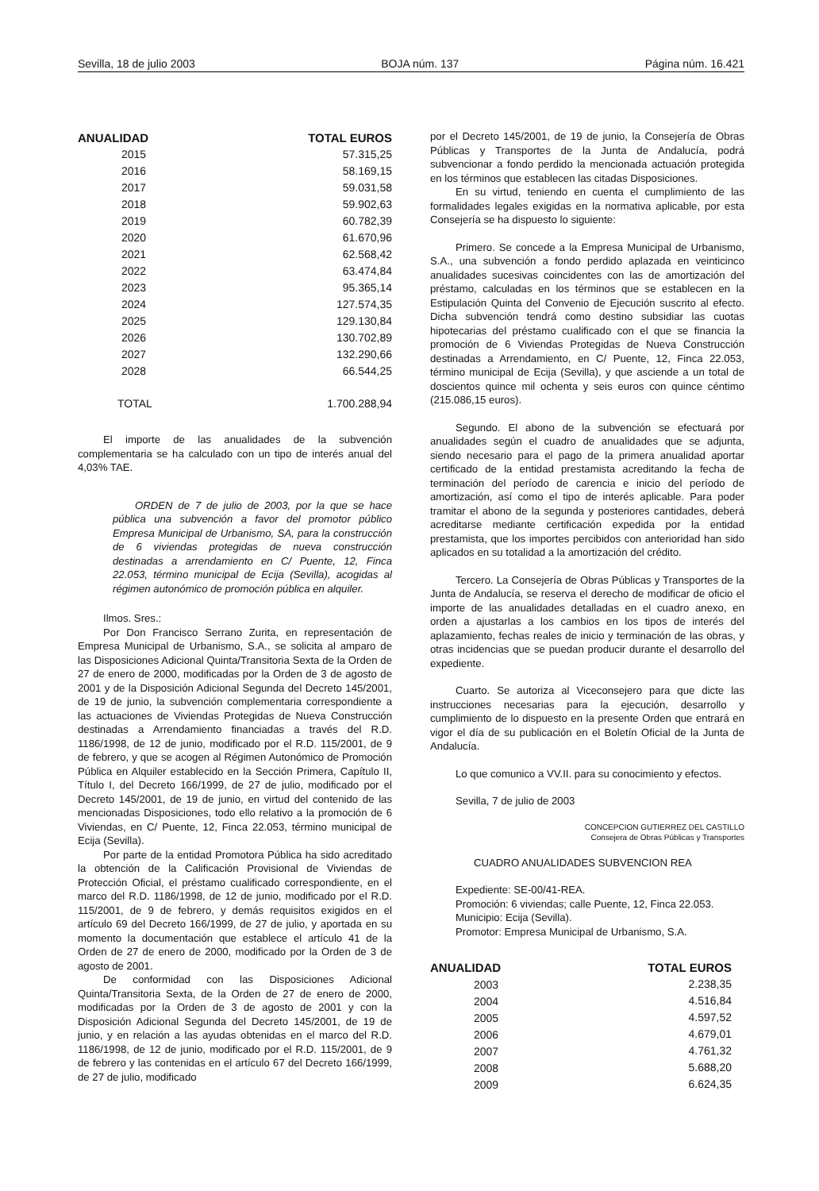Sevilla, 18 de julio 2003 BOJA núm. 137 Página núm. 16.421
| ANUALIDAD | TOTAL EUROS |
| --- | --- |
| 2015 | 57.315,25 |
| 2016 | 58.169,15 |
| 2017 | 59.031,58 |
| 2018 | 59.902,63 |
| 2019 | 60.782,39 |
| 2020 | 61.670,96 |
| 2021 | 62.568,42 |
| 2022 | 63.474,84 |
| 2023 | 95.365,14 |
| 2024 | 127.574,35 |
| 2025 | 129.130,84 |
| 2026 | 130.702,89 |
| 2027 | 132.290,66 |
| 2028 | 66.544,25 |
| TOTAL | 1.700.288,94 |
El importe de las anualidades de la subvención complementaria se ha calculado con un tipo de interés anual del 4,03% TAE.
ORDEN de 7 de julio de 2003, por la que se hace pública una subvención a favor del promotor público Empresa Municipal de Urbanismo, SA, para la construcción de 6 viviendas protegidas de nueva construcción destinadas a arrendamiento en C/ Puente, 12, Finca 22.053, término municipal de Ecija (Sevilla), acogidas al régimen autonómico de promoción pública en alquiler.
Ilmos. Sres.:
Por Don Francisco Serrano Zurita, en representación de Empresa Municipal de Urbanismo, S.A., se solicita al amparo de las Disposiciones Adicional Quinta/Transitoria Sexta de la Orden de 27 de enero de 2000, modificadas por la Orden de 3 de agosto de 2001 y de la Disposición Adicional Segunda del Decreto 145/2001, de 19 de junio, la subvención complementaria correspondiente a las actuaciones de Viviendas Protegidas de Nueva Construcción destinadas a Arrendamiento financiadas a través del R.D. 1186/1998, de 12 de junio, modificado por el R.D. 115/2001, de 9 de febrero, y que se acogen al Régimen Autonómico de Promoción Pública en Alquiler establecido en la Sección Primera, Capítulo II, Título I, del Decreto 166/1999, de 27 de julio, modificado por el Decreto 145/2001, de 19 de junio, en virtud del contenido de las mencionadas Disposiciones, todo ello relativo a la promoción de 6 Viviendas, en C/ Puente, 12, Finca 22.053, término municipal de Ecija (Sevilla).
Por parte de la entidad Promotora Pública ha sido acreditado la obtención de la Calificación Provisional de Viviendas de Protección Oficial, el préstamo cualificado correspondiente, en el marco del R.D. 1186/1998, de 12 de junio, modificado por el R.D. 115/2001, de 9 de febrero, y demás requisitos exigidos en el artículo 69 del Decreto 166/1999, de 27 de julio, y aportada en su momento la documentación que establece el artículo 41 de la Orden de 27 de enero de 2000, modificado por la Orden de 3 de agosto de 2001.
De conformidad con las Disposiciones Adicional Quinta/Transitoria Sexta, de la Orden de 27 de enero de 2000, modificadas por la Orden de 3 de agosto de 2001 y con la Disposición Adicional Segunda del Decreto 145/2001, de 19 de junio, y en relación a las ayudas obtenidas en el marco del R.D. 1186/1998, de 12 de junio, modificado por el R.D. 115/2001, de 9 de febrero y las contenidas en el artículo 67 del Decreto 166/1999, de 27 de julio, modificado
por el Decreto 145/2001, de 19 de junio, la Consejería de Obras Públicas y Transportes de la Junta de Andalucía, podrá subvencionar a fondo perdido la mencionada actuación protegida en los términos que establecen las citadas Disposiciones.
En su virtud, teniendo en cuenta el cumplimiento de las formalidades legales exigidas en la normativa aplicable, por esta Consejería se ha dispuesto lo siguiente:
Primero. Se concede a la Empresa Municipal de Urbanismo, S.A., una subvención a fondo perdido aplazada en veinticinco anualidades sucesivas coincidentes con las de amortización del préstamo, calculadas en los términos que se establecen en la Estipulación Quinta del Convenio de Ejecución suscrito al efecto. Dicha subvención tendrá como destino subsidiar las cuotas hipotecarias del préstamo cualificado con el que se financia la promoción de 6 Viviendas Protegidas de Nueva Construcción destinadas a Arrendamiento, en C/ Puente, 12, Finca 22.053, término municipal de Ecija (Sevilla), y que asciende a un total de doscientos quince mil ochenta y seis euros con quince céntimo (215.086,15 euros).
Segundo. El abono de la subvención se efectuará por anualidades según el cuadro de anualidades que se adjunta, siendo necesario para el pago de la primera anualidad aportar certificado de la entidad prestamista acreditando la fecha de terminación del período de carencia e inicio del período de amortización, así como el tipo de interés aplicable. Para poder tramitar el abono de la segunda y posteriores cantidades, deberá acreditarse mediante certificación expedida por la entidad prestamista, que los importes percibidos con anterioridad han sido aplicados en su totalidad a la amortización del crédito.
Tercero. La Consejería de Obras Públicas y Transportes de la Junta de Andalucía, se reserva el derecho de modificar de oficio el importe de las anualidades detalladas en el cuadro anexo, en orden a ajustarlas a los cambios en los tipos de interés del aplazamiento, fechas reales de inicio y terminación de las obras, y otras incidencias que se puedan producir durante el desarrollo del expediente.
Cuarto. Se autoriza al Viceconsejero para que dicte las instrucciones necesarias para la ejecución, desarrollo y cumplimiento de lo dispuesto en la presente Orden que entrará en vigor el día de su publicación en el Boletín Oficial de la Junta de Andalucía.
Lo que comunico a VV.II. para su conocimiento y efectos.
Sevilla, 7 de julio de 2003
CONCEPCION GUTIERREZ DEL CASTILLO
Consejera de Obras Públicas y Transportes
CUADRO ANUALIDADES SUBVENCION REA
Expediente: SE-00/41-REA.
Promoción: 6 viviendas; calle Puente, 12, Finca 22.053.
Municipio: Ecija (Sevilla).
Promotor: Empresa Municipal de Urbanismo, S.A.
| ANUALIDAD | TOTAL EUROS |
| --- | --- |
| 2003 | 2.238,35 |
| 2004 | 4.516,84 |
| 2005 | 4.597,52 |
| 2006 | 4.679,01 |
| 2007 | 4.761,32 |
| 2008 | 5.688,20 |
| 2009 | 6.624,35 |